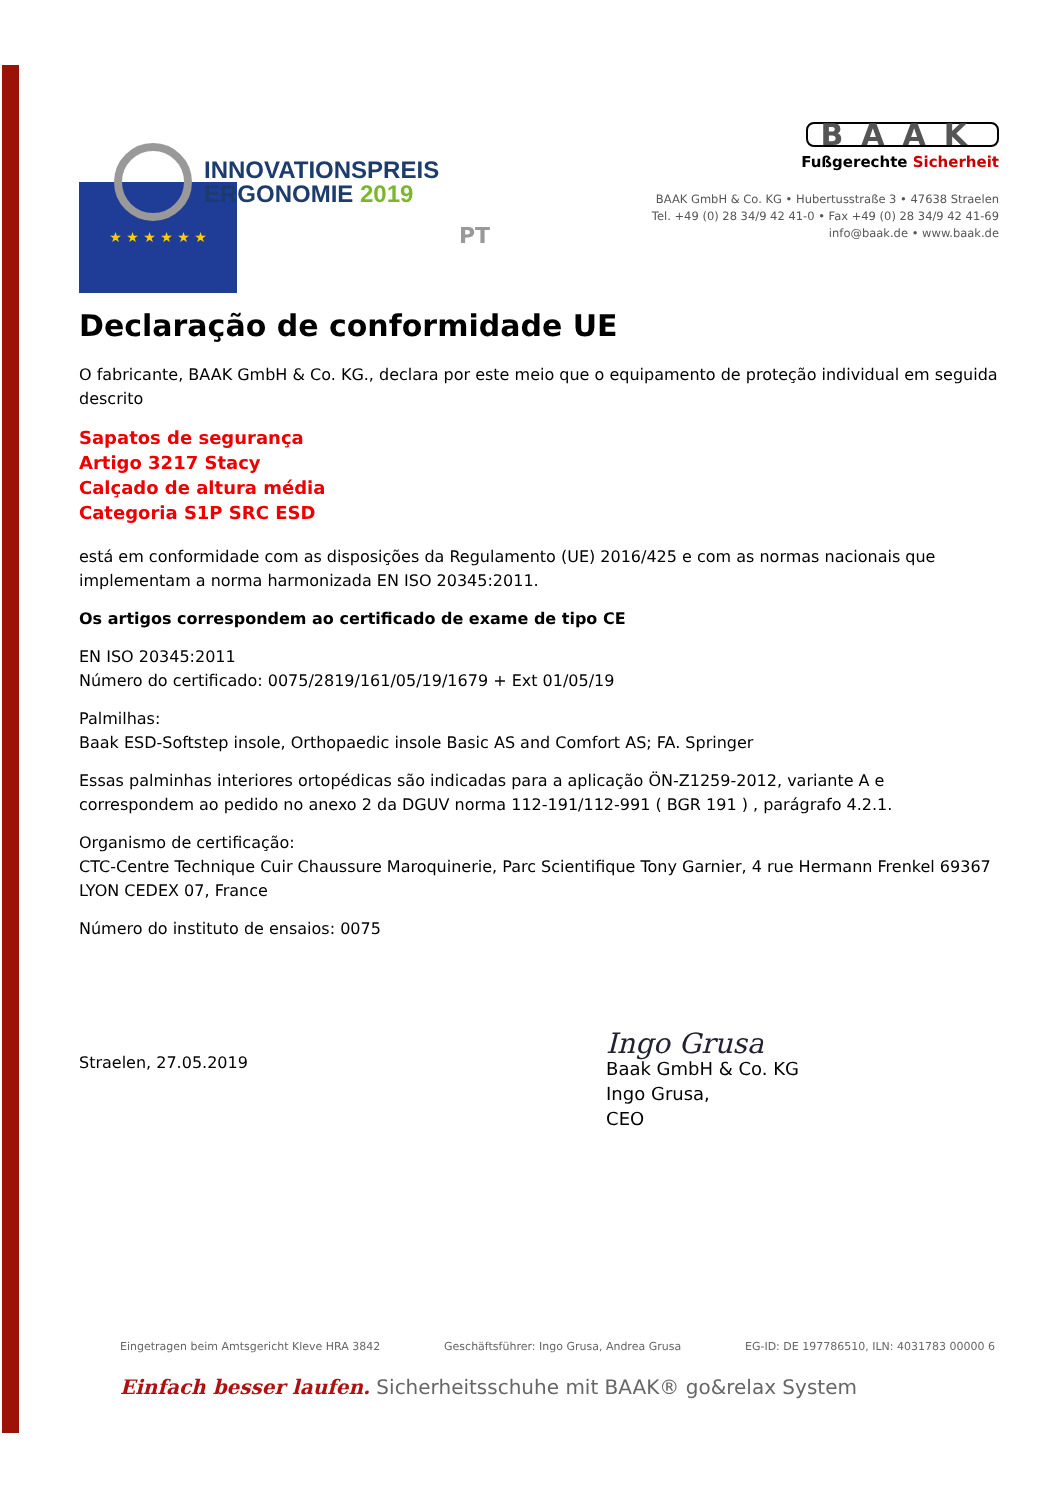INNOVATIONSPREIS
ERGONOMIE 2019
BAAK
Fußgerechte Sicherheit
BAAK GmbH & Co. KG • Hubertusstraße 3 • 47638 Straelen
Tel. +49 (0) 28 34/9 42 41-0 • Fax +49 (0) 28 34/9 42 41-69
info@baak.de • www.baak.de
★ ★ ★ ★ ★ ★
PT
Declaração de conformidade UE
O fabricante, BAAK GmbH & Co. KG., declara por este meio que o equipamento de proteção individual em seguida descrito
Sapatos de segurança
Artigo 3217 Stacy
Calçado de altura média
Categoria S1P SRC ESD
está em conformidade com as disposições da Regulamento (UE) 2016/425 e com as normas nacionais que implementam a norma harmonizada EN ISO 20345:2011.
Os artigos correspondem ao certificado de exame de tipo CE
EN ISO 20345:2011
Número do certificado: 0075/2819/161/05/19/1679 + Ext 01/05/19
Palmilhas:
Baak ESD-Softstep insole, Orthopaedic insole Basic AS and Comfort AS; FA. Springer
Essas palminhas interiores ortopédicas são indicadas para a aplicação ÖN-Z1259-2012, variante A e correspondem ao pedido no anexo 2 da DGUV norma 112-191/112-991 ( BGR 191 ) , parágrafo 4.2.1.
Organismo de certificação:
CTC-Centre Technique Cuir Chaussure Maroquinerie, Parc Scientifique Tony Garnier, 4 rue Hermann Frenkel 69367 LYON CEDEX 07, France
Número do instituto de ensaios: 0075
Straelen, 27.05.2019
Ingo Grusa
Baak GmbH & Co. KG
Ingo Grusa,
CEO
Eingetragen beim Amtsgericht Kleve HRA 3842 Geschäftsführer: Ingo Grusa, Andrea Grusa EG-ID: DE 197786510, ILN: 4031783 00000 6
Einfach besser laufen. Sicherheitsschuhe mit BAAK® go&relax System